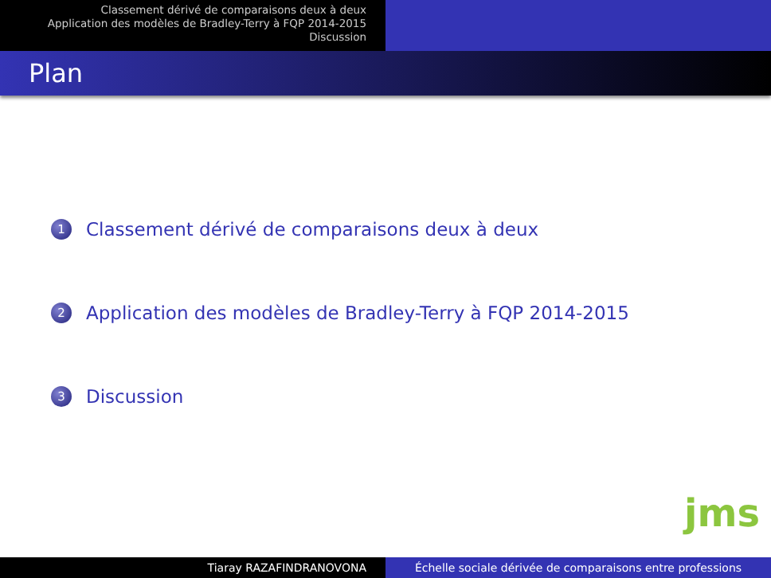Classement dérivé de comparaisons deux à deux
Application des modèles de Bradley-Terry à FQP 2014-2015
Discussion
Plan
1 Classement dérivé de comparaisons deux à deux
2 Application des modèles de Bradley-Terry à FQP 2014-2015
3 Discussion
jms
Tiaray RAZAFINDRANOVONA Échelle sociale dérivée de comparaisons entre professions